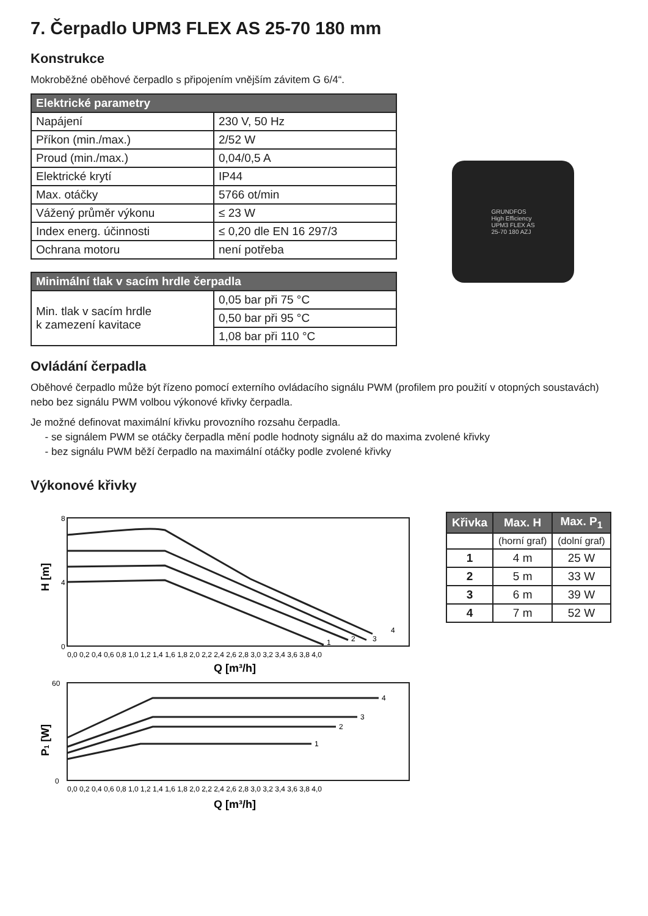7. Čerpadlo UPM3 FLEX AS 25-70 180 mm
Konstrukce
Mokroběžné oběhové čerpadlo s připojením vnějším závitem G 6/4“.
| Elektrické parametry | |
| --- | --- |
| Napájení | 230 V, 50 Hz |
| Příkon (min./max.) | 2/52 W |
| Proud (min./max.) | 0,04/0,5 A |
| Elektrické krytí | IP44 |
| Max. otáčky | 5766 ot/min |
| Vážený průměr výkonu | ≤ 23 W |
| Index energ. účinnosti | ≤ 0,20 dle EN 16 297/3 |
| Ochrana motoru | není potřeba |
| Minimální tlak v sacím hrdle čerpadla | |
| --- | --- |
| Min. tlak v sacím hrdle k zamezení kavitace | 0,05 bar při 75 °C |
| | 0,50 bar při 95 °C |
| | 1,08 bar při 110 °C |
GRUNDFOS
High Efficiency
UPM3 FLEX AS
25-70 180 AZJ
Ovládání čerpadla
Oběhové čerpadlo může být řízeno pomocí externího ovládacího signálu PWM (profilem pro použití v otopných soustavách) nebo bez signálu PWM volbou výkonové křivky čerpadla.
Je možné definovat maximální křivku provozního rozsahu čerpadla.
- se signálem PWM se otáčky čerpadla mění podle hodnoty signálu až do maxima zvolené křivky
- bez signálu PWM běží čerpadlo na maximální otáčky podle zvolené křivky
Výkonové křivky
H [m]
0
4
8
0,0 0,2 0,4 0,6 0,8 1,0 1,2 1,4 1,6 1,8 2,0 2,2 2,4 2,6 2,8 3,0 3,2 3,4 3,6 3,8 4,0
Q [m³/h]
1
2
3
4
P1 [W]
0
60
1
2
3
4
0,0 0,2 0,4 0,6 0,8 1,0 1,2 1,4 1,6 1,8 2,0 2,2 2,4 2,6 2,8 3,0 3,2 3,4 3,6 3,8 4,0
Q [m³/h]
| Křivka | Max. H | Max. P<sub>1</sub> |
| --- | --- | --- |
| | (horní graf) | (dolní graf) |
| 1 | 4 m | 25 W |
| 2 | 5 m | 33 W |
| 3 | 6 m | 39 W |
| 4 | 7 m | 52 W |